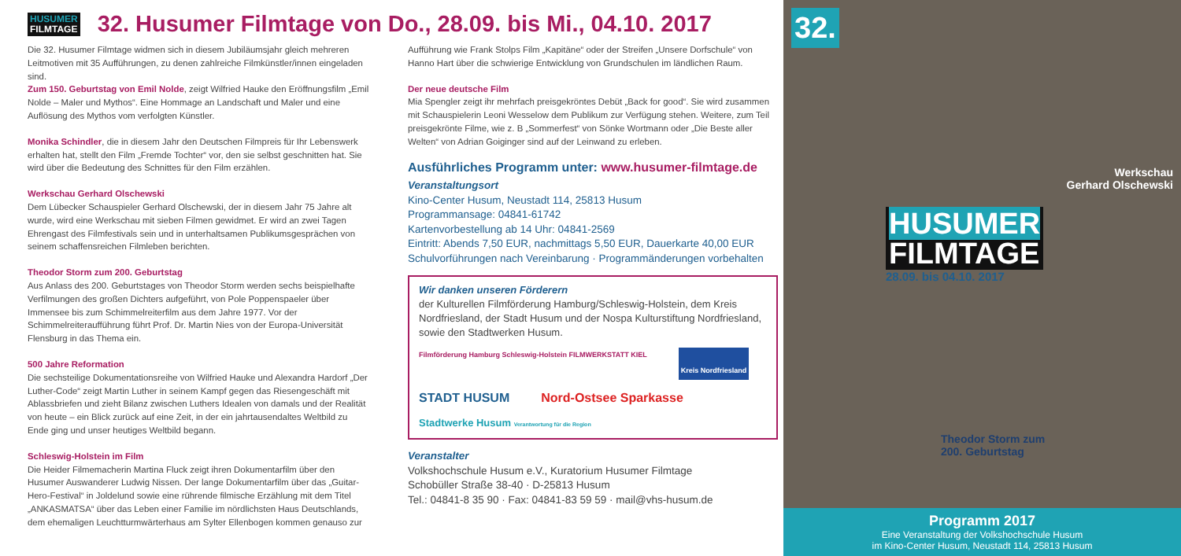HUSUMER
FILMTAGE
32. Husumer Filmtage von Do., 28.09. bis Mi., 04.10. 2017
Die 32. Husumer Filmtage widmen sich in diesem Jubiläumsjahr gleich mehreren Leitmotiven mit 35 Aufführungen, zu denen zahlreiche Filmkünstler/innen eingeladen sind.
Zum 150. Geburtstag von Emil Nolde, zeigt Wilfried Hauke den Eröffnungsfilm „Emil Nolde – Maler und Mythos“. Eine Hommage an Landschaft und Maler und eine Auflösung des Mythos vom verfolgten Künstler.
Monika Schindler, die in diesem Jahr den Deutschen Filmpreis für Ihr Lebenswerk erhalten hat, stellt den Film „Fremde Tochter“ vor, den sie selbst geschnitten hat. Sie wird über die Bedeutung des Schnittes für den Film erzählen.
Werkschau Gerhard Olschewski
Dem Lübecker Schauspieler Gerhard Olschewski, der in diesem Jahr 75 Jahre alt wurde, wird eine Werkschau mit sieben Filmen gewidmet. Er wird an zwei Tagen Ehrengast des Filmfestivals sein und in unterhaltsamen Publikumsgesprächen von seinem schaffensreichen Filmleben berichten.
Theodor Storm zum 200. Geburtstag
Aus Anlass des 200. Geburtstages von Theodor Storm werden sechs beispielhafte Verfilmungen des großen Dichters aufgeführt, von Pole Poppenspaeler über Immensee bis zum Schimmelreiterfilm aus dem Jahre 1977. Vor der Schimmelreiteraufführung führt Prof. Dr. Martin Nies von der Europa-Universität Flensburg in das Thema ein.
500 Jahre Reformation
Die sechsteilige Dokumentationsreihe von Wilfried Hauke und Alexandra Hardorf „Der Luther-Code“ zeigt Martin Luther in seinem Kampf gegen das Riesengeschäft mit Ablassbriefen und zieht Bilanz zwischen Luthers Idealen von damals und der Realität von heute – ein Blick zurück auf eine Zeit, in der ein jahrtausendaltes Weltbild zu Ende ging und unser heutiges Weltbild begann.
Schleswig-Holstein im Film
Die Heider Filmemacherin Martina Fluck zeigt ihren Dokumentarfilm über den Husumer Auswanderer Ludwig Nissen. Der lange Dokumentarfilm über das „Guitar-Hero-Festival“ in Joldelund sowie eine rührende filmische Erzählung mit dem Titel „ANKASMATSA“ über das Leben einer Familie im nördlichsten Haus Deutschlands, dem ehemaligen Leuchtturmwärterhaus am Sylter Ellenbogen kommen genauso zur
Aufführung wie Frank Stolps Film „Kapitäne“ oder der Streifen „Unsere Dorfschule“ von Hanno Hart über die schwierige Entwicklung von Grundschulen im ländlichen Raum.
Der neue deutsche Film
Mia Spengler zeigt ihr mehrfach preisgekröntes Debüt „Back for good“. Sie wird zusammen mit Schauspielerin Leoni Wesselow dem Publikum zur Verfügung stehen. Weitere, zum Teil preisgekrönte Filme, wie z. B „Sommerfest“ von Sönke Wortmann oder „Die Beste aller Welten“ von Adrian Goiginger sind auf der Leinwand zu erleben.
Ausführliches Programm unter: www.husumer-filmtage.de
Veranstaltungsort
Kino-Center Husum, Neustadt 114, 25813 Husum
Programmansage: 04841-61742
Kartenvorbestellung ab 14 Uhr: 04841-2569
Eintritt: Abends 7,50 EUR, nachmittags 5,50 EUR, Dauerkarte 40,00 EUR
Schulvorführungen nach Vereinbarung · Programmänderungen vorbehalten
Wir danken unseren Förderern
der Kulturellen Filmförderung Hamburg/Schleswig-Holstein, dem Kreis Nordfriesland, der Stadt Husum und der Nospa Kulturstiftung Nordfriesland, sowie den Stadtwerken Husum.
Filmförderung Hamburg Schleswig-Holstein FILMWERKSTATT KIEL Kreis Nordfriesland STADT HUSUM Nord-Ostsee Sparkasse Stadtwerke Husum Verantwortung für die Region
Veranstalter
Volkshochschule Husum e.V., Kuratorium Husumer Filmtage
Schobüller Straße 38-40 · D-25813 Husum
Tel.: 04841-8 35 90 · Fax: 04841-83 59 59 · mail@vhs-husum.de
32.
Werkschau
Gerhard Olschewski
HUSUMER
FILMTAGE
28.09. bis 04.10. 2017
Theodor Storm zum
200. Geburtstag
Programm 2017
Eine Veranstaltung der Volkshochschule Husum
im Kino-Center Husum, Neustadt 114, 25813 Husum